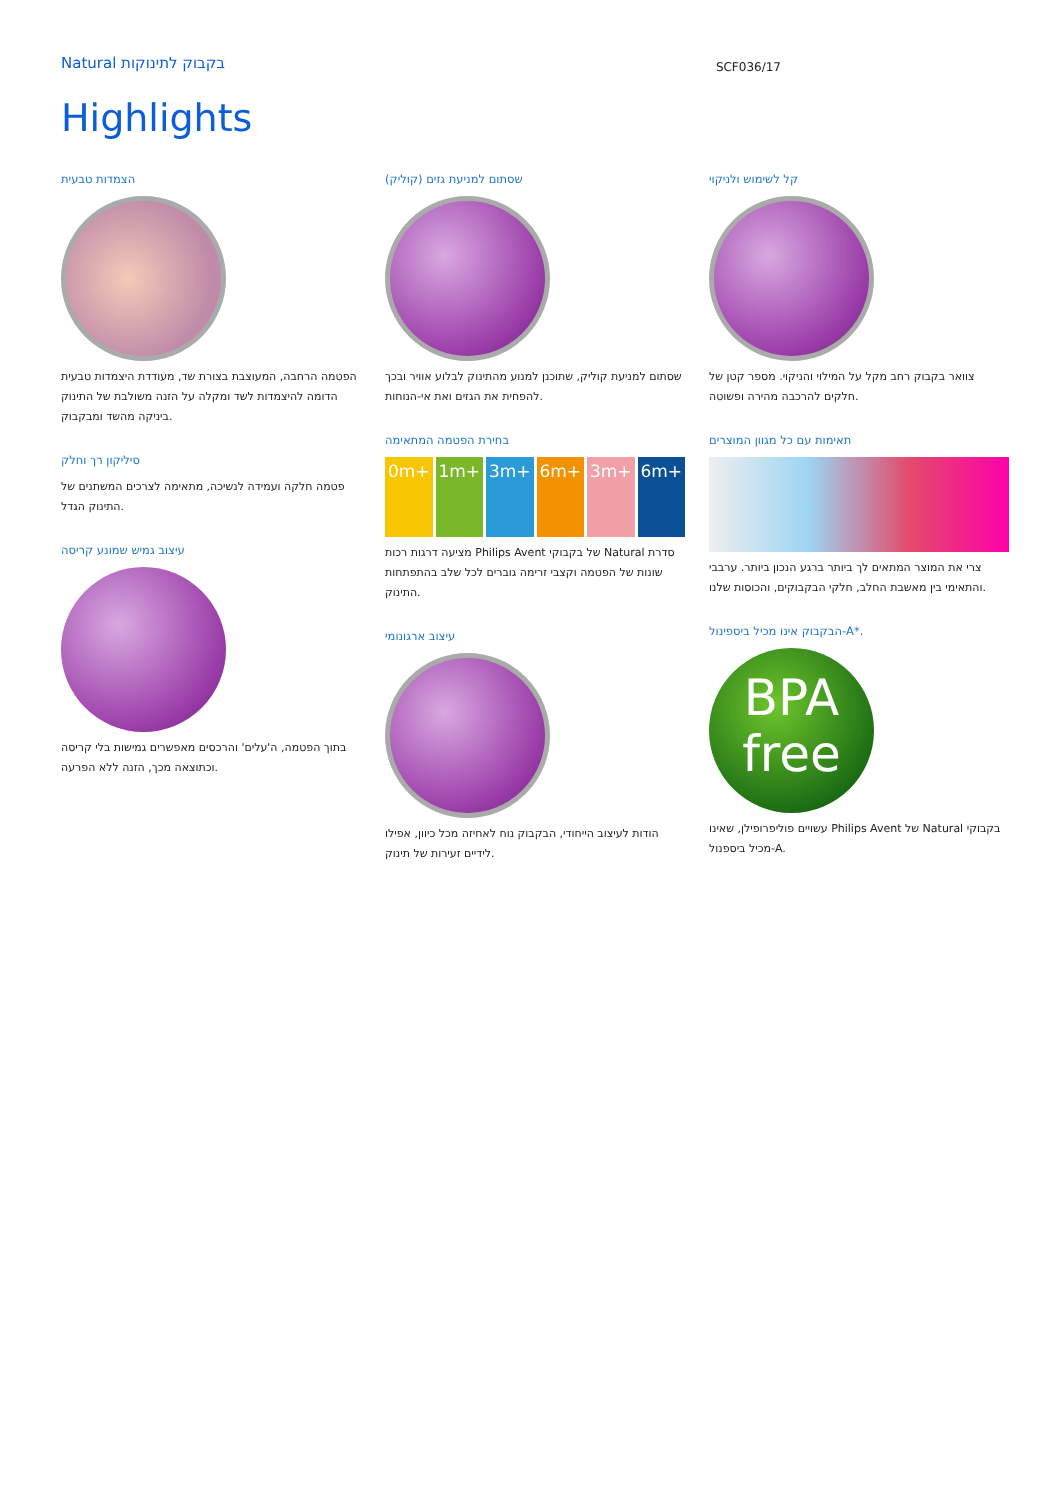Natural בקבוק לתינוקות
SCF036/17
Highlights
הצמדות טבעית
הפטמה הרחבה, המעוצבת בצורת שד, מעודדת היצמדות טבעית הדומה להיצמדות לשד ומקלה על הזנה משולבת של התינוק ביניקה מהשד ומבקבוק.
סיליקון רך וחלק
פטמה חלקה ועמידה לנשיכה, מתאימה לצרכים המשתנים של התינוק הגדל.
עיצוב גמיש שמונע קריסה
בתוך הפטמה, ה'עלים' והרכסים מאפשרים גמישות בלי קריסה וכתוצאה מכך, הזנה ללא הפרעה.
שסתום למניעת גזים (קוליק)
שסתום למניעת קוליק, שתוכנן למנוע מהתינוק לבלוע אוויר ובכך להפחית את הגזים ואת אי-הנוחות.
בחירת הפטמה המתאימה
0m+ 1m+ 3m+ 6m+ 3m+ 6m+
מציעה דרגות רכות Philips Avent של בקבוקי Natural סדרת שונות של הפטמה וקצבי זרימה גוברים לכל שלב בהתפתחות התינוק.
עיצוב ארגונומי
הודות לעיצוב הייחודי, הבקבוק נוח לאחיזה מכל כיוון, אפילו לידיים זעירות של תינוק.
קל לשימוש ולניקוי
צוואר בקבוק רחב מקל על המילוי והניקוי. מספר קטן של חלקים להרכבה מהירה ופשוטה.
תאימות עם כל מגוון המוצרים
צרי את המוצר המתאים לך ביותר ברגע הנכון ביותר. ערבבי והתאימי בין מאשבת החלב, חלקי הבקבוקים, והכוסות שלנו.
הבקבוק אינו מכיל ביספינול-A*.
BPA
free
עשויים פוליפרופילן, שאינו Philips Avent של Natural בקבוקי מכיל ביספנול-A.